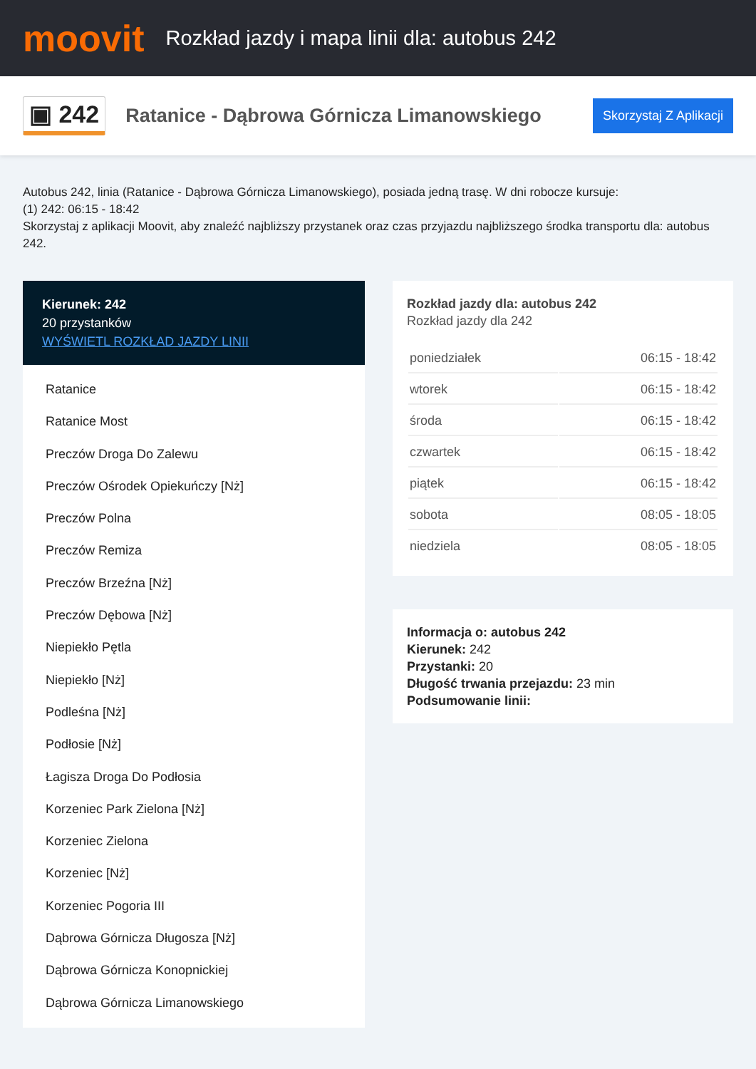moovit
Rozkład jazdy i mapa linii dla: autobus 242
▣ 242
Ratanice - Dąbrowa Górnicza Limanowskiego
Skorzystaj Z Aplikacji
Autobus 242, linia (Ratanice - Dąbrowa Górnicza Limanowskiego), posiada jedną trasę. W dni robocze kursuje:
(1) 242: 06:15 - 18:42
Skorzystaj z aplikacji Moovit, aby znaleźć najbliższy przystanek oraz czas przyjazdu najbliższego środka transportu dla: autobus 242.
Kierunek: 242
20 przystanków
WYŚWIETL ROZKŁAD JAZDY LINII
Ratanice
Ratanice Most
Preczów Droga Do Zalewu
Preczów Ośrodek Opiekuńczy [Nż]
Preczów Polna
Preczów Remiza
Preczów Brzeźna [Nż]
Preczów Dębowa [Nż]
Niepiekło Pętla
Niepiekło [Nż]
Podleśna [Nż]
Podłosie [Nż]
Łagisza Droga Do Podłosia
Korzeniec Park Zielona [Nż]
Korzeniec Zielona
Korzeniec [Nż]
Korzeniec Pogoria III
Dąbrowa Górnicza Długosza [Nż]
Dąbrowa Górnicza Konopnickiej
Dąbrowa Górnicza Limanowskiego
Rozkład jazdy dla: autobus 242
Rozkład jazdy dla 242
| poniedziałek | 06:15 - 18:42 |
| wtorek | 06:15 - 18:42 |
| środa | 06:15 - 18:42 |
| czwartek | 06:15 - 18:42 |
| piątek | 06:15 - 18:42 |
| sobota | 08:05 - 18:05 |
| niedziela | 08:05 - 18:05 |
Informacja o: autobus 242
Kierunek: 242
Przystanki: 20
Długość trwania przejazdu: 23 min
Podsumowanie linii: